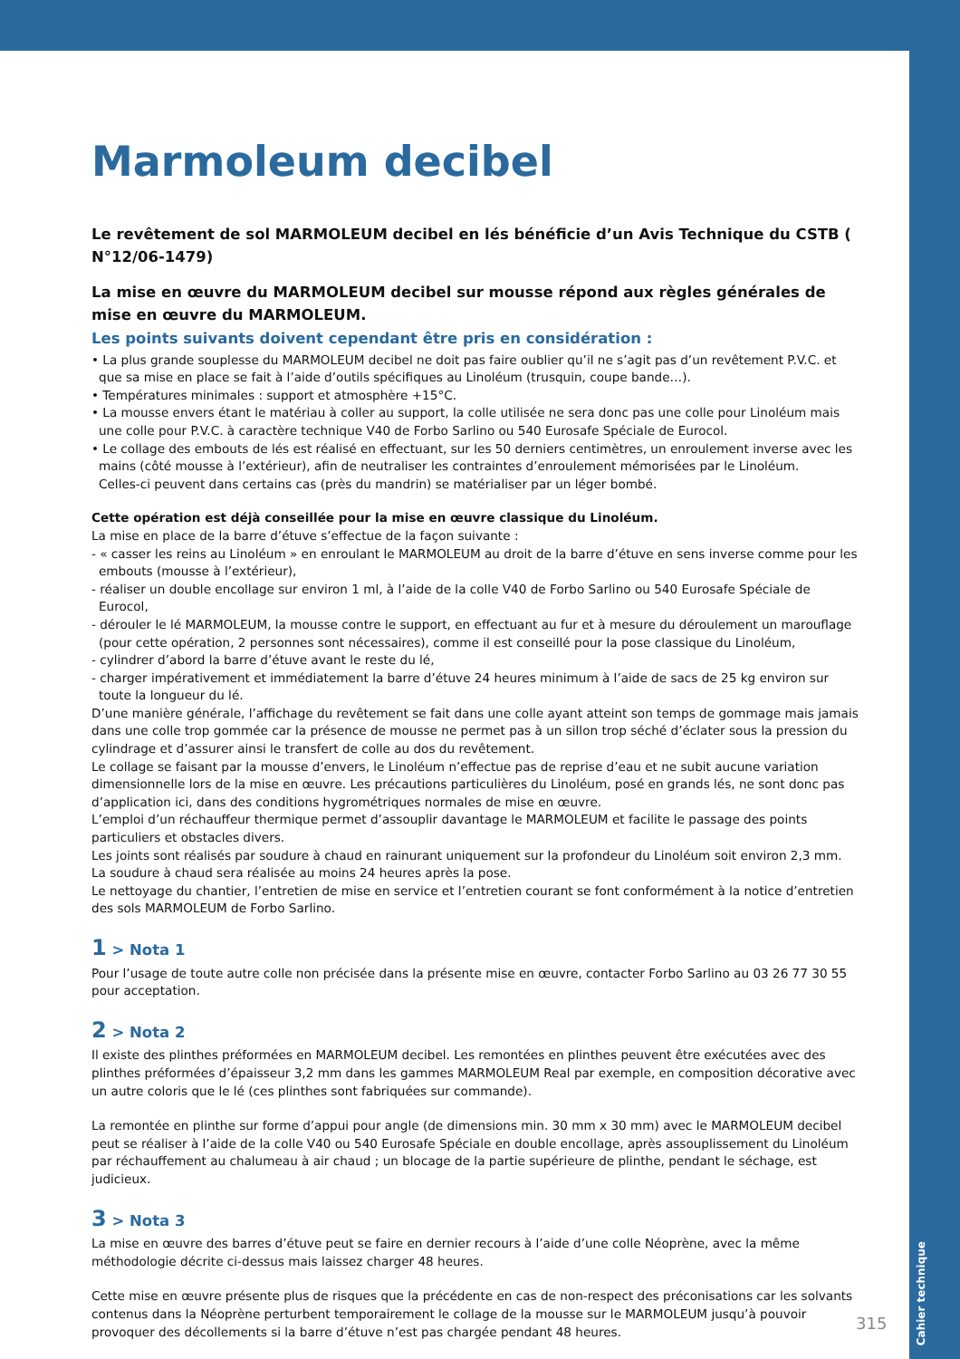Cahier technique
Marmoleum decibel
Le revêtement de sol MARMOLEUM decibel en lés bénéficie d’un Avis Technique du CSTB ( N°12/06-1479)
La mise en œuvre du MARMOLEUM decibel sur mousse répond aux règles générales de mise en œuvre du MARMOLEUM.
Les points suivants doivent cependant être pris en considération :
• La plus grande souplesse du MARMOLEUM decibel ne doit pas faire oublier qu’il ne s’agit pas d’un revêtement P.V.C. et que sa mise en place se fait à l’aide d’outils spécifiques au Linoléum (trusquin, coupe bande…).
• Températures minimales : support et atmosphère +15°C.
• La mousse envers étant le matériau à coller au support, la colle utilisée ne sera donc pas une colle pour Linoléum mais une colle pour P.V.C. à caractère technique V40 de Forbo Sarlino ou 540 Eurosafe Spéciale de Eurocol.
• Le collage des embouts de lés est réalisé en effectuant, sur les 50 derniers centimètres, un enroulement inverse avec les mains (côté mousse à l’extérieur), afin de neutraliser les contraintes d’enroulement mémorisées par le Linoléum.
Celles-ci peuvent dans certains cas (près du mandrin) se matérialiser par un léger bombé.
Cette opération est déjà conseillée pour la mise en œuvre classique du Linoléum.
La mise en place de la barre d’étuve s’effectue de la façon suivante :
- « casser les reins au Linoléum » en enroulant le MARMOLEUM au droit de la barre d’étuve en sens inverse comme pour les embouts (mousse à l’extérieur),
- réaliser un double encollage sur environ 1 ml, à l’aide de la colle V40 de Forbo Sarlino ou 540 Eurosafe Spéciale de Eurocol,
- dérouler le lé MARMOLEUM, la mousse contre le support, en effectuant au fur et à mesure du déroulement un marouflage (pour cette opération, 2 personnes sont nécessaires), comme il est conseillé pour la pose classique du Linoléum,
- cylindrer d’abord la barre d’étuve avant le reste du lé,
- charger impérativement et immédiatement la barre d’étuve 24 heures minimum à l’aide de sacs de 25 kg environ sur toute la longueur du lé.
D’une manière générale, l’affichage du revêtement se fait dans une colle ayant atteint son temps de gommage mais jamais dans une colle trop gommée car la présence de mousse ne permet pas à un sillon trop séché d’éclater sous la pression du cylindrage et d’assurer ainsi le transfert de colle au dos du revêtement.
Le collage se faisant par la mousse d’envers, le Linoléum n’effectue pas de reprise d’eau et ne subit aucune variation dimensionnelle lors de la mise en œuvre. Les précautions particulières du Linoléum, posé en grands lés, ne sont donc pas d’application ici, dans des conditions hygrométriques normales de mise en œuvre.
L’emploi d’un réchauffeur thermique permet d’assouplir davantage le MARMOLEUM et facilite le passage des points particuliers et obstacles divers.
Les joints sont réalisés par soudure à chaud en rainurant uniquement sur la profondeur du Linoléum soit environ 2,3 mm.
La soudure à chaud sera réalisée au moins 24 heures après la pose.
Le nettoyage du chantier, l’entretien de mise en service et l’entretien courant se font conformément à la notice d’entretien des sols MARMOLEUM de Forbo Sarlino.
1 > Nota 1
Pour l’usage de toute autre colle non précisée dans la présente mise en œuvre, contacter Forbo Sarlino au 03 26 77 30 55 pour acceptation.
2 > Nota 2
Il existe des plinthes préformées en MARMOLEUM decibel. Les remontées en plinthes peuvent être exécutées avec des plinthes préformées d’épaisseur 3,2 mm dans les gammes MARMOLEUM Real par exemple, en composition décorative avec un autre coloris que le lé (ces plinthes sont fabriquées sur commande).
La remontée en plinthe sur forme d’appui pour angle (de dimensions min. 30 mm x 30 mm) avec le MARMOLEUM decibel peut se réaliser à l’aide de la colle V40 ou 540 Eurosafe Spéciale en double encollage, après assouplissement du Linoléum par réchauffement au chalumeau à air chaud ; un blocage de la partie supérieure de plinthe, pendant le séchage, est judicieux.
3 > Nota 3
La mise en œuvre des barres d’étuve peut se faire en dernier recours à l’aide d’une colle Néoprène, avec la même méthodologie décrite ci-dessus mais laissez charger 48 heures.
Cette mise en œuvre présente plus de risques que la précédente en cas de non-respect des préconisations car les solvants contenus dans la Néoprène perturbent temporairement le collage de la mousse sur le MARMOLEUM jusqu’à pouvoir provoquer des décollements si la barre d’étuve n’est pas chargée pendant 48 heures.
315